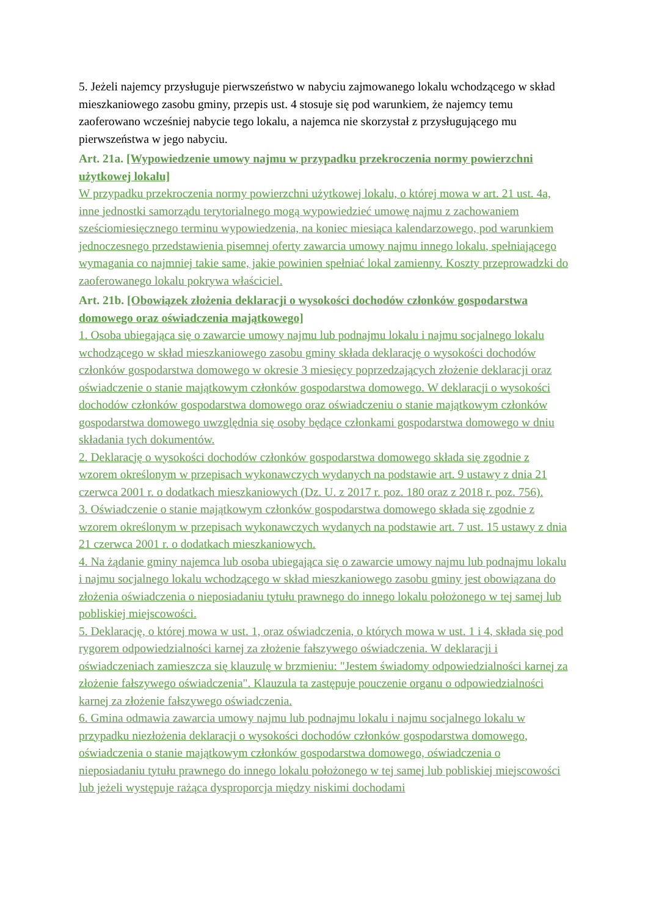5. Jeżeli najemcy przysługuje pierwszeństwo w nabyciu zajmowanego lokalu wchodzącego w skład mieszkaniowego zasobu gminy, przepis ust. 4 stosuje się pod warunkiem, że najemcy temu zaoferowano wcześniej nabycie tego lokalu, a najemca nie skorzystał z przysługującego mu pierwszeństwa w jego nabyciu.
Art. 21a. [Wypowiedzenie umowy najmu w przypadku przekroczenia normy powierzchni użytkowej lokalu]
W przypadku przekroczenia normy powierzchni użytkowej lokalu, o której mowa w art. 21 ust. 4a, inne jednostki samorządu terytorialnego mogą wypowiedzieć umowę najmu z zachowaniem sześciomiesięcznego terminu wypowiedzenia, na koniec miesiąca kalendarzowego, pod warunkiem jednoczesnego przedstawienia pisemnej oferty zawarcia umowy najmu innego lokalu, spełniającego wymagania co najmniej takie same, jakie powinien spełniać lokal zamienny. Koszty przeprowadzki do zaoferowanego lokalu pokrywa właściciel.
Art. 21b. [Obowiązek złożenia deklaracji o wysokości dochodów członków gospodarstwa domowego oraz oświadczenia majątkowego]
1. Osoba ubiegająca się o zawarcie umowy najmu lub podnajmu lokalu i najmu socjalnego lokalu wchodzącego w skład mieszkaniowego zasobu gminy składa deklarację o wysokości dochodów członków gospodarstwa domowego w okresie 3 miesięcy poprzedzających złożenie deklaracji oraz oświadczenie o stanie majątkowym członków gospodarstwa domowego. W deklaracji o wysokości dochodów członków gospodarstwa domowego oraz oświadczeniu o stanie majątkowym członków gospodarstwa domowego uwzględnia się osoby będące członkami gospodarstwa domowego w dniu składania tych dokumentów.
2. Deklarację o wysokości dochodów członków gospodarstwa domowego składa się zgodnie z wzorem określonym w przepisach wykonawczych wydanych na podstawie art. 9 ustawy z dnia 21 czerwca 2001 r. o dodatkach mieszkaniowych (Dz. U. z 2017 r. poz. 180 oraz z 2018 r. poz. 756).
3. Oświadczenie o stanie majątkowym członków gospodarstwa domowego składa się zgodnie z wzorem określonym w przepisach wykonawczych wydanych na podstawie art. 7 ust. 15 ustawy z dnia 21 czerwca 2001 r. o dodatkach mieszkaniowych.
4. Na żądanie gminy najemca lub osoba ubiegająca się o zawarcie umowy najmu lub podnajmu lokalu i najmu socjalnego lokalu wchodzącego w skład mieszkaniowego zasobu gminy jest obowiązana do złożenia oświadczenia o nieposiadaniu tytułu prawnego do innego lokalu położonego w tej samej lub pobliskiej miejscowości.
5. Deklarację, o której mowa w ust. 1, oraz oświadczenia, o których mowa w ust. 1 i 4, składa się pod rygorem odpowiedzialności karnej za złożenie fałszywego oświadczenia. W deklaracji i oświadczeniach zamieszcza się klauzulę w brzmieniu: "Jestem świadomy odpowiedzialności karnej za złożenie fałszywego oświadczenia". Klauzula ta zastępuje pouczenie organu o odpowiedzialności karnej za złożenie fałszywego oświadczenia.
6. Gmina odmawia zawarcia umowy najmu lub podnajmu lokalu i najmu socjalnego lokalu w przypadku niezłożenia deklaracji o wysokości dochodów członków gospodarstwa domowego, oświadczenia o stanie majątkowym członków gospodarstwa domowego, oświadczenia o nieposiadaniu tytułu prawnego do innego lokalu położonego w tej samej lub pobliskiej miejscowości lub jeżeli występuje rażąca dysproporcja między niskimi dochodami